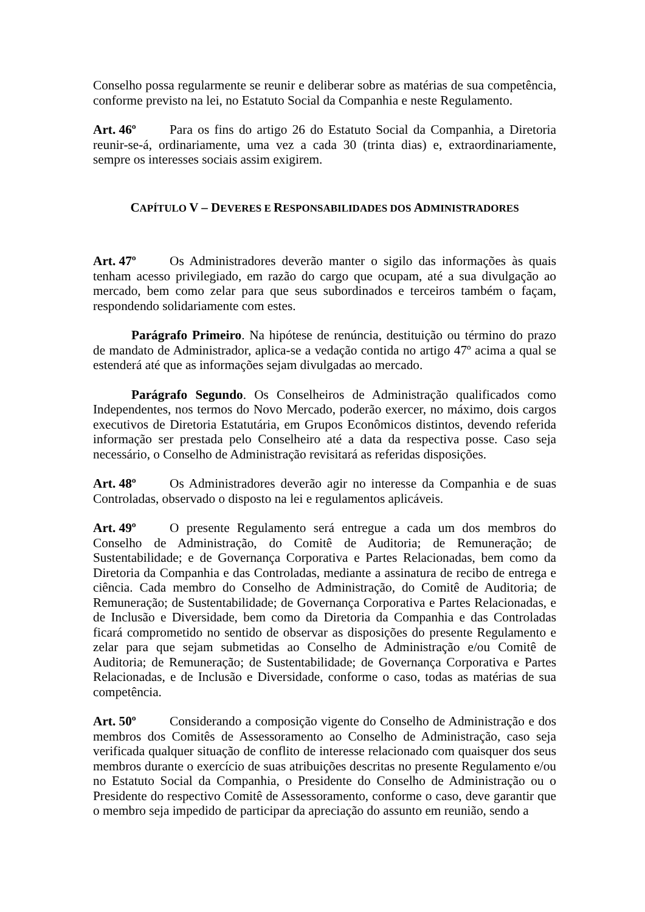Conselho possa regularmente se reunir e deliberar sobre as matérias de sua competência, conforme previsto na lei, no Estatuto Social da Companhia e neste Regulamento.
Art. 46º Para os fins do artigo 26 do Estatuto Social da Companhia, a Diretoria reunir-se-á, ordinariamente, uma vez a cada 30 (trinta dias) e, extraordinariamente, sempre os interesses sociais assim exigirem.
CAPÍTULO V – DEVERES E RESPONSABILIDADES DOS ADMINISTRADORES
Art. 47º Os Administradores deverão manter o sigilo das informações às quais tenham acesso privilegiado, em razão do cargo que ocupam, até a sua divulgação ao mercado, bem como zelar para que seus subordinados e terceiros também o façam, respondendo solidariamente com estes.
Parágrafo Primeiro. Na hipótese de renúncia, destituição ou término do prazo de mandato de Administrador, aplica-se a vedação contida no artigo 47º acima a qual se estenderá até que as informações sejam divulgadas ao mercado.
Parágrafo Segundo. Os Conselheiros de Administração qualificados como Independentes, nos termos do Novo Mercado, poderão exercer, no máximo, dois cargos executivos de Diretoria Estatutária, em Grupos Econômicos distintos, devendo referida informação ser prestada pelo Conselheiro até a data da respectiva posse. Caso seja necessário, o Conselho de Administração revisitará as referidas disposições.
Art. 48º Os Administradores deverão agir no interesse da Companhia e de suas Controladas, observado o disposto na lei e regulamentos aplicáveis.
Art. 49º O presente Regulamento será entregue a cada um dos membros do Conselho de Administração, do Comitê de Auditoria; de Remuneração; de Sustentabilidade; e de Governança Corporativa e Partes Relacionadas, bem como da Diretoria da Companhia e das Controladas, mediante a assinatura de recibo de entrega e ciência. Cada membro do Conselho de Administração, do Comitê de Auditoria; de Remuneração; de Sustentabilidade; de Governança Corporativa e Partes Relacionadas, e de Inclusão e Diversidade, bem como da Diretoria da Companhia e das Controladas ficará comprometido no sentido de observar as disposições do presente Regulamento e zelar para que sejam submetidas ao Conselho de Administração e/ou Comitê de Auditoria; de Remuneração; de Sustentabilidade; de Governança Corporativa e Partes Relacionadas, e de Inclusão e Diversidade, conforme o caso, todas as matérias de sua competência.
Art. 50º Considerando a composição vigente do Conselho de Administração e dos membros dos Comitês de Assessoramento ao Conselho de Administração, caso seja verificada qualquer situação de conflito de interesse relacionado com quaisquer dos seus membros durante o exercício de suas atribuições descritas no presente Regulamento e/ou no Estatuto Social da Companhia, o Presidente do Conselho de Administração ou o Presidente do respectivo Comitê de Assessoramento, conforme o caso, deve garantir que o membro seja impedido de participar da apreciação do assunto em reunião, sendo a